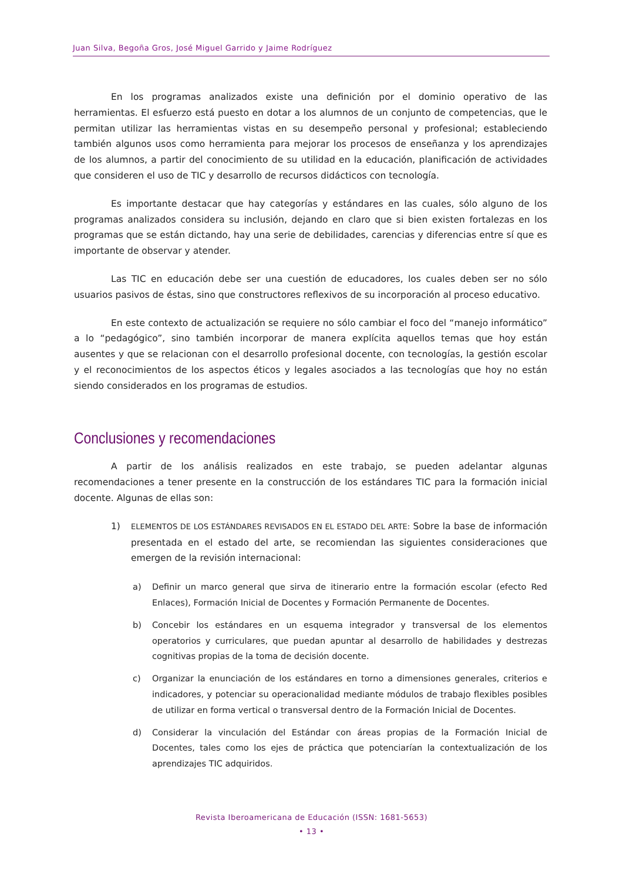Juan Silva, Begoña Gros, José Miguel Garrido y Jaime Rodríguez
En los programas analizados existe una definición por el dominio operativo de las herramientas. El esfuerzo está puesto en dotar a los alumnos de un conjunto de competencias, que le permitan utilizar las herramientas vistas en su desempeño personal y profesional; estableciendo también algunos usos como herramienta para mejorar los procesos de enseñanza y los aprendizajes de los alumnos, a partir del conocimiento de su utilidad en la educación, planificación de actividades que consideren el uso de TIC y desarrollo de recursos didácticos con tecnología.
Es importante destacar que hay categorías y estándares en las cuales, sólo alguno de los programas analizados considera su inclusión, dejando en claro que si bien existen fortalezas en los programas que se están dictando, hay una serie de debilidades, carencias y diferencias entre sí que es importante de observar y atender.
Las TIC en educación debe ser una cuestión de educadores, los cuales deben ser no sólo usuarios pasivos de éstas, sino que constructores reflexivos de su incorporación al proceso educativo.
En este contexto de actualización se requiere no sólo cambiar el foco del “manejo informático” a lo “pedagógico”, sino también incorporar de manera explícita aquellos temas que hoy están ausentes y que se relacionan con el desarrollo profesional docente, con tecnologías, la gestión escolar y el reconocimientos de los aspectos éticos y legales asociados a las tecnologías que hoy no están siendo considerados en los programas de estudios.
Conclusiones y recomendaciones
A partir de los análisis realizados en este trabajo, se pueden adelantar algunas recomendaciones a tener presente en la construcción de los estándares TIC para la formación inicial docente. Algunas de ellas son:
1) ELEMENTOS DE LOS ESTÁNDARES REVISADOS EN EL ESTADO DEL ARTE: Sobre la base de información presentada en el estado del arte, se recomiendan las siguientes consideraciones que emergen de la revisión internacional:
a) Definir un marco general que sirva de itinerario entre la formación escolar (efecto Red Enlaces), Formación Inicial de Docentes y Formación Permanente de Docentes.
b) Concebir los estándares en un esquema integrador y transversal de los elementos operatorios y curriculares, que puedan apuntar al desarrollo de habilidades y destrezas cognitivas propias de la toma de decisión docente.
c) Organizar la enunciación de los estándares en torno a dimensiones generales, criterios e indicadores, y potenciar su operacionalidad mediante módulos de trabajo flexibles posibles de utilizar en forma vertical o transversal dentro de la Formación Inicial de Docentes.
d) Considerar la vinculación del Estándar con áreas propias de la Formación Inicial de Docentes, tales como los ejes de práctica que potenciarían la contextualización de los aprendizajes TIC adquiridos.
Revista Iberoamericana de Educación (ISSN: 1681-5653)
• 13 •